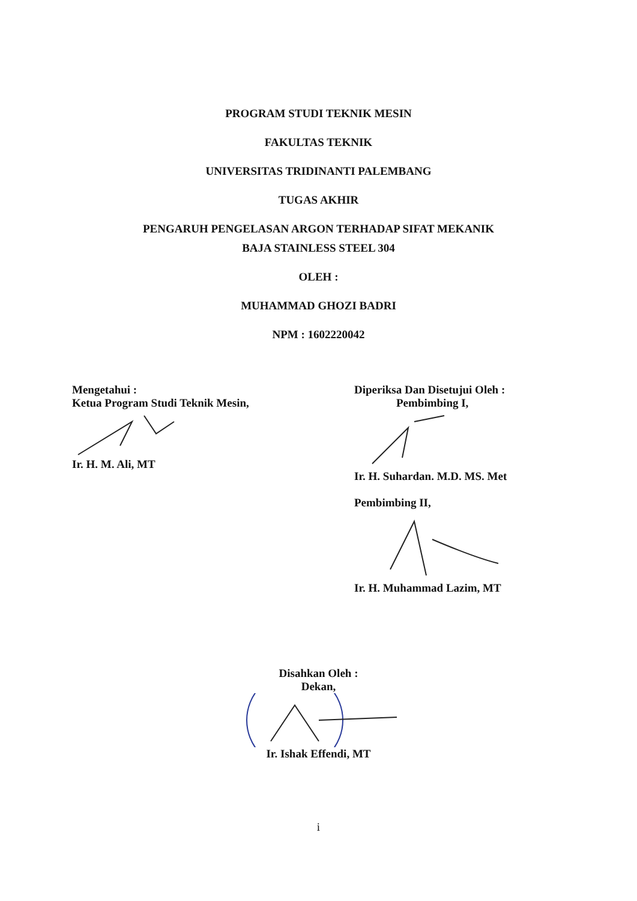PROGRAM STUDI TEKNIK MESIN
FAKULTAS TEKNIK
UNIVERSITAS TRIDINANTI PALEMBANG
TUGAS AKHIR
PENGARUH PENGELASAN ARGON TERHADAP SIFAT MEKANIK
BAJA STAINLESS STEEL 304
OLEH :
MUHAMMAD GHOZI BADRI
NPM : 1602220042
Mengetahui :
Ketua Program Studi Teknik Mesin,
Ir. H. M. Ali, MT
Diperiksa Dan Disetujui Oleh :
Pembimbing I,
Ir. H. Suhardan. M.D. MS. Met
Pembimbing II,
Ir. H. Muhammad Lazim, MT
Disahkan Oleh :
Dekan,
Ir. Ishak Effendi, MT
i